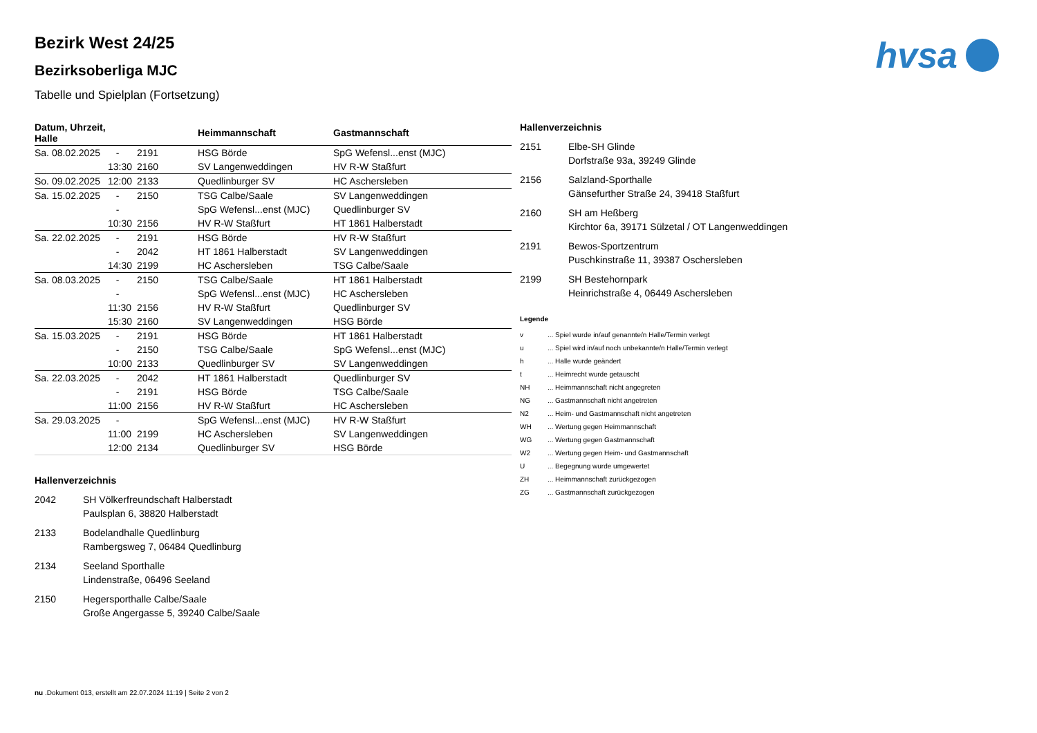hvsa
Bezirk West 24/25
Bezirksoberliga MJC
Tabelle und Spielplan (Fortsetzung)
| Datum, Uhrzeit, Halle | | | Heimmannschaft | Gastmannschaft |
| --- | --- | --- | --- | --- |
| Sa. 08.02.2025 | - | 2191 | HSG Börde | SpG Wefensl...enst (MJC) |
| | 13:30 | 2160 | SV Langenweddingen | HV R-W Staßfurt |
| So. 09.02.2025 | 12:00 | 2133 | Quedlinburger SV | HC Aschersleben |
| Sa. 15.02.2025 | - | 2150 | TSG Calbe/Saale | SV Langenweddingen |
| | - | | SpG Wefensl...enst (MJC) | Quedlinburger SV |
| | 10:30 | 2156 | HV R-W Staßfurt | HT 1861 Halberstadt |
| Sa. 22.02.2025 | - | 2191 | HSG Börde | HV R-W Staßfurt |
| | - | 2042 | HT 1861 Halberstadt | SV Langenweddingen |
| | 14:30 | 2199 | HC Aschersleben | TSG Calbe/Saale |
| Sa. 08.03.2025 | - | 2150 | TSG Calbe/Saale | HT 1861 Halberstadt |
| | - | | SpG Wefensl...enst (MJC) | HC Aschersleben |
| | 11:30 | 2156 | HV R-W Staßfurt | Quedlinburger SV |
| | 15:30 | 2160 | SV Langenweddingen | HSG Börde |
| Sa. 15.03.2025 | - | 2191 | HSG Börde | HT 1861 Halberstadt |
| | - | 2150 | TSG Calbe/Saale | SpG Wefensl...enst (MJC) |
| | 10:00 | 2133 | Quedlinburger SV | SV Langenweddingen |
| Sa. 22.03.2025 | - | 2042 | HT 1861 Halberstadt | Quedlinburger SV |
| | - | 2191 | HSG Börde | TSG Calbe/Saale |
| | 11:00 | 2156 | HV R-W Staßfurt | HC Aschersleben |
| Sa. 29.03.2025 | - | | SpG Wefensl...enst (MJC) | HV R-W Staßfurt |
| | 11:00 | 2199 | HC Aschersleben | SV Langenweddingen |
| | 12:00 | 2134 | Quedlinburger SV | HSG Börde |
Hallenverzeichnis
2042 SH Völkerfreundschaft Halberstadt
Paulsplan 6, 38820 Halberstadt
2133 Bodelandhalle Quedlinburg
Rambergsweg 7, 06484 Quedlinburg
2134 Seeland Sporthalle
Lindenstraße, 06496 Seeland
2150 Hegersporthalle Calbe/Saale
Große Angergasse 5, 39240 Calbe/Saale
Hallenverzeichnis
2151 Elbe-SH Glinde
Dorfstraße 93a, 39249 Glinde
2156 Salzland-Sporthalle
Gänsefurther Straße 24, 39418 Staßfurt
2160 SH am Heßberg
Kirchtor 6a, 39171 Sülzetal / OT Langenweddingen
2191 Bewos-Sportzentrum
Puschkinstraße 11, 39387 Oschersleben
2199 SH Bestehornpark
Heinrichstraße 4, 06449 Aschersleben
Legende
v ... Spiel wurde in/auf genannte/n Halle/Termin verlegt
u ... Spiel wird in/auf noch unbekannte/n Halle/Termin verlegt
h ... Halle wurde geändert
t ... Heimrecht wurde getauscht
NH ... Heimmannschaft nicht angegreten
NG ... Gastmannschaft nicht angetreten
N2 ... Heim- und Gastmannschaft nicht angetreten
WH ... Wertung gegen Heimmannschaft
WG ... Wertung gegen Gastmannschaft
W2 ... Wertung gegen Heim- und Gastmannschaft
U ... Begegnung wurde umgewertet
ZH ... Heimmannschaft zurückgezogen
ZG ... Gastmannschaft zurückgezogen
nu .Dokument 013, erstellt am 22.07.2024 11:19 | Seite 2 von 2